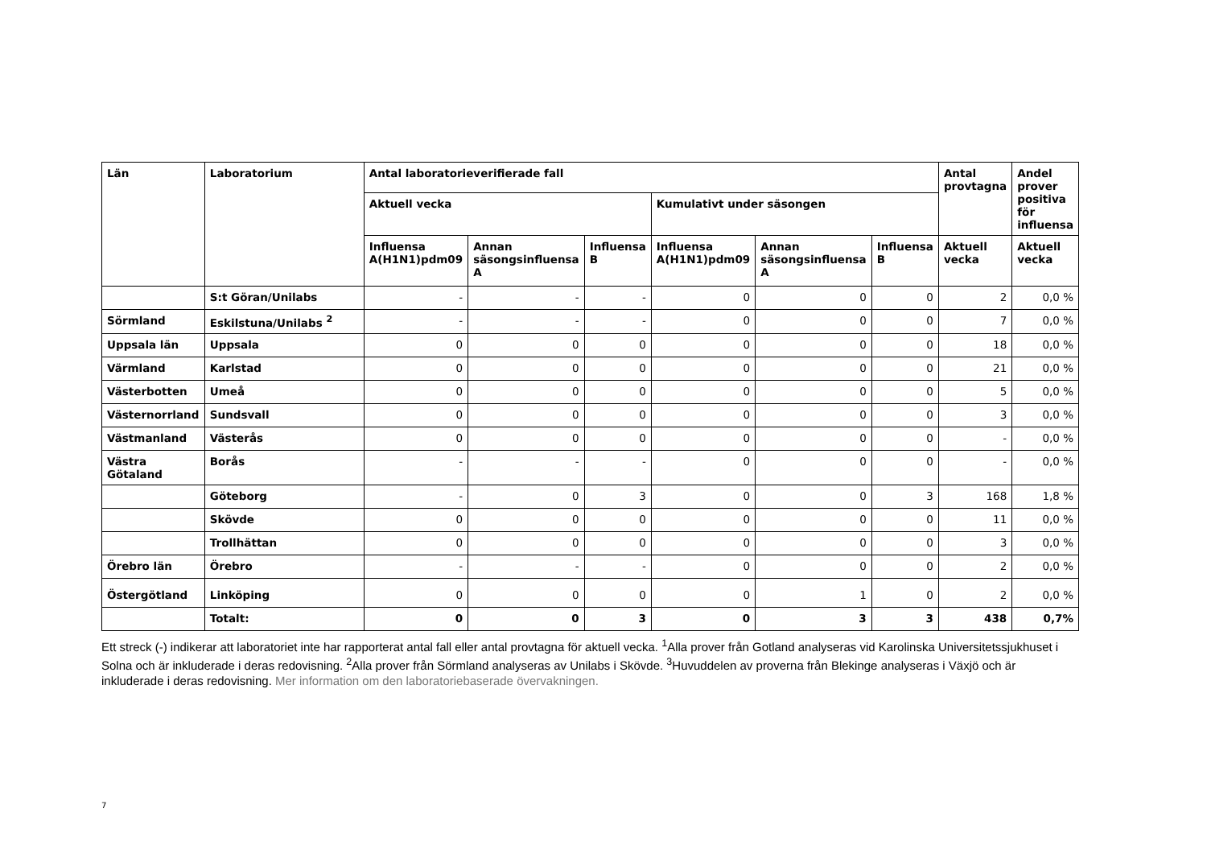| Län | Laboratorium | Antal laboratorieverifierade fall | | | | | | Antal provtagna | Andel prover positiva för influensa |
| --- | --- | --- | --- | --- | --- | --- | --- | --- | --- |
| | | Aktuell vecka | | | Kumulativt under säsongen | | | | |
| | | Influensa A(H1N1)pdm09 | Annan säsongsinfluensa A | Influensa B | Influensa A(H1N1)pdm09 | Annan säsongsinfluensa A | Influensa B | Aktuell vecka | Aktuell vecka |
| | S:t Göran/Unilabs | - | - | - | 0 | 0 | 0 | 2 | 0,0 % |
| Sörmland | Eskilstuna/Unilabs <sup>2</sup> | - | - | - | 0 | 0 | 0 | 7 | 0,0 % |
| Uppsala län | Uppsala | 0 | 0 | 0 | 0 | 0 | 0 | 18 | 0,0 % |
| Värmland | Karlstad | 0 | 0 | 0 | 0 | 0 | 0 | 21 | 0,0 % |
| Västerbotten | Umeå | 0 | 0 | 0 | 0 | 0 | 0 | 5 | 0,0 % |
| Västernorrland | Sundsvall | 0 | 0 | 0 | 0 | 0 | 0 | 3 | 0,0 % |
| Västmanland | Västerås | 0 | 0 | 0 | 0 | 0 | 0 | - | 0,0 % |
| Västra Götaland | Borås | - | - | - | 0 | 0 | 0 | - | 0,0 % |
| | Göteborg | - | 0 | 3 | 0 | 0 | 3 | 168 | 1,8 % |
| | Skövde | 0 | 0 | 0 | 0 | 0 | 0 | 11 | 0,0 % |
| | Trollhättan | 0 | 0 | 0 | 0 | 0 | 0 | 3 | 0,0 % |
| Örebro län | Örebro | - | - | - | 0 | 0 | 0 | 2 | 0,0 % |
| Östergötland | Linköping | 0 | 0 | 0 | 0 | 1 | 0 | 2 | 0,0 % |
| | Totalt: | 0 | 0 | 3 | 0 | 3 | 3 | 438 | 0,7% |
Ett streck (-) indikerar att laboratoriet inte har rapporterat antal fall eller antal provtagna för aktuell vecka. <sup>1</sup>Alla prover från Gotland analyseras vid Karolinska Universitetssjukhuset i Solna och är inkluderade i deras redovisning. <sup>2</sup>Alla prover från Sörmland analyseras av Unilabs i Skövde. <sup>3</sup>Huvuddelen av proverna från Blekinge analyseras i Växjö och är inkluderade i deras redovisning. Mer information om den laboratoriebaserade övervakningen.
7